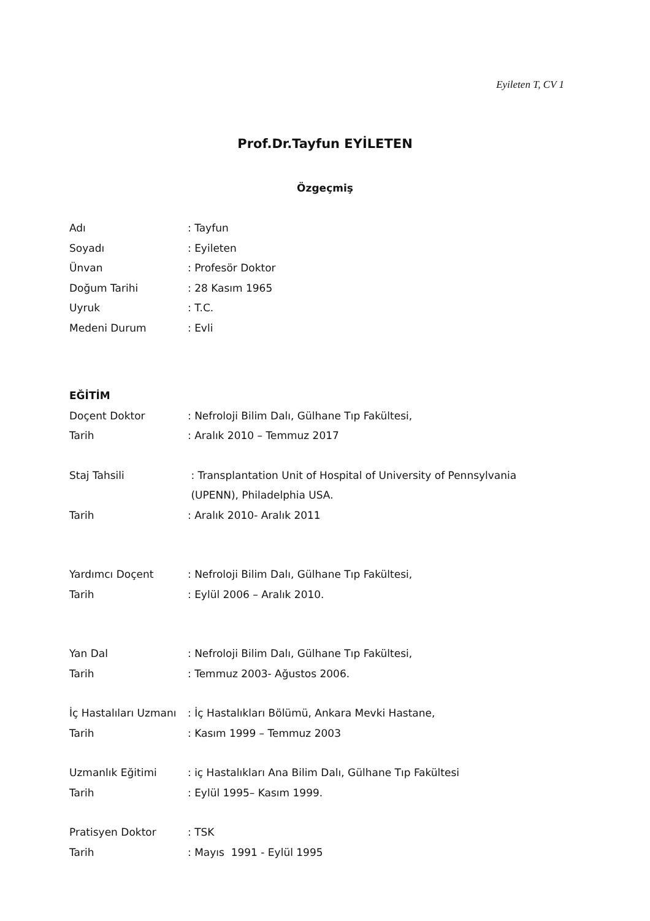Eyileten T, CV 1
Prof.Dr.Tayfun EYİLETEN
Özgeçmiş
Adı : Tayfun
Soyadı : Eyileten
Ünvan : Profesör Doktor
Doğum Tarihi : 28 Kasım 1965
Uyruk : T.C.
Medeni Durum : Evli
EĞİTİM
Doçent Doktor : Nefroloji Bilim Dalı, Gülhane Tıp Fakültesi,
Tarih : Aralık 2010 – Temmuz 2017
Staj Tahsili : Transplantation Unit of Hospital of University of Pennsylvania
(UPENN), Philadelphia USA.
Tarih : Aralık 2010- Aralık 2011
Yardımcı Doçent : Nefroloji Bilim Dalı, Gülhane Tıp Fakültesi,
Tarih : Eylül 2006 – Aralık 2010.
Yan Dal : Nefroloji Bilim Dalı, Gülhane Tıp Fakültesi,
Tarih : Temmuz 2003- Ağustos 2006.
İç Hastalıları Uzmanı
: İç Hastalıkları Bölümü, Ankara Mevki Hastane,
Tarih : Kasım 1999 – Temmuz 2003
Uzmanlık Eğitimi : iç Hastalıkları Ana Bilim Dalı, Gülhane Tıp Fakültesi
Tarih : Eylül 1995– Kasım 1999.
Pratisyen Doktor : TSK
Tarih : Mayıs 1991 - Eylül 1995